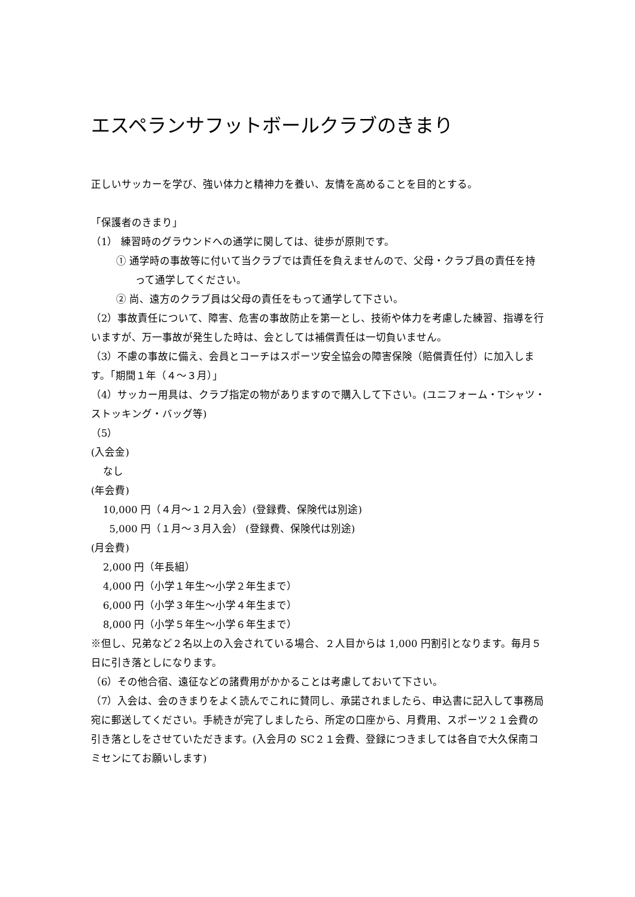エスペランサフットボールクラブのきまり
正しいサッカーを学び、強い体力と精神力を養い、友情を高めることを目的とする。
「保護者のきまり」
（1） 練習時のグラウンドへの通学に関しては、徒歩が原則です。
① 通学時の事故等に付いて当クラブでは責任を負えませんので、父母・クラブ員の責任を持って通学してください。
② 尚、遠方のクラブ員は父母の責任をもって通学して下さい。
（2）事故責任について、障害、危害の事故防止を第一とし、技術や体力を考慮した練習、指導を行いますが、万一事故が発生した時は、会としては補償責任は一切負いません。
（3）不慮の事故に備え、会員とコーチはスポーツ安全協会の障害保険（賠償責任付）に加入します。「期間１年（４～３月）」
（4）サッカー用具は、クラブ指定の物がありますので購入して下さい。(ユニフォーム・Tシャツ・ストッキング・バッグ等)
（5）
(入会金)
なし
(年会費)
10,000 円（４月～１２月入会）(登録費、保険代は別途)
5,000 円（１月～３月入会） (登録費、保険代は別途)
(月会費)
2,000 円（年長組）
4,000 円（小学１年生～小学２年生まで）
6,000 円（小学３年生～小学４年生まで）
8,000 円（小学５年生～小学６年生まで）
※但し、兄弟など２名以上の入会されている場合、２人目からは 1,000 円割引となります。毎月５日に引き落としになります。
（6）その他合宿、遠征などの諸費用がかかることは考慮しておいて下さい。
（7）入会は、会のきまりをよく読んでこれに賛同し、承諾されましたら、申込書に記入して事務局宛に郵送してください。手続きが完了しましたら、所定の口座から、月費用、スポーツ２１会費の引き落としをさせていただきます。(入会月の SC２１会費、登録につきましては各自で大久保南コミセンにてお願いします)